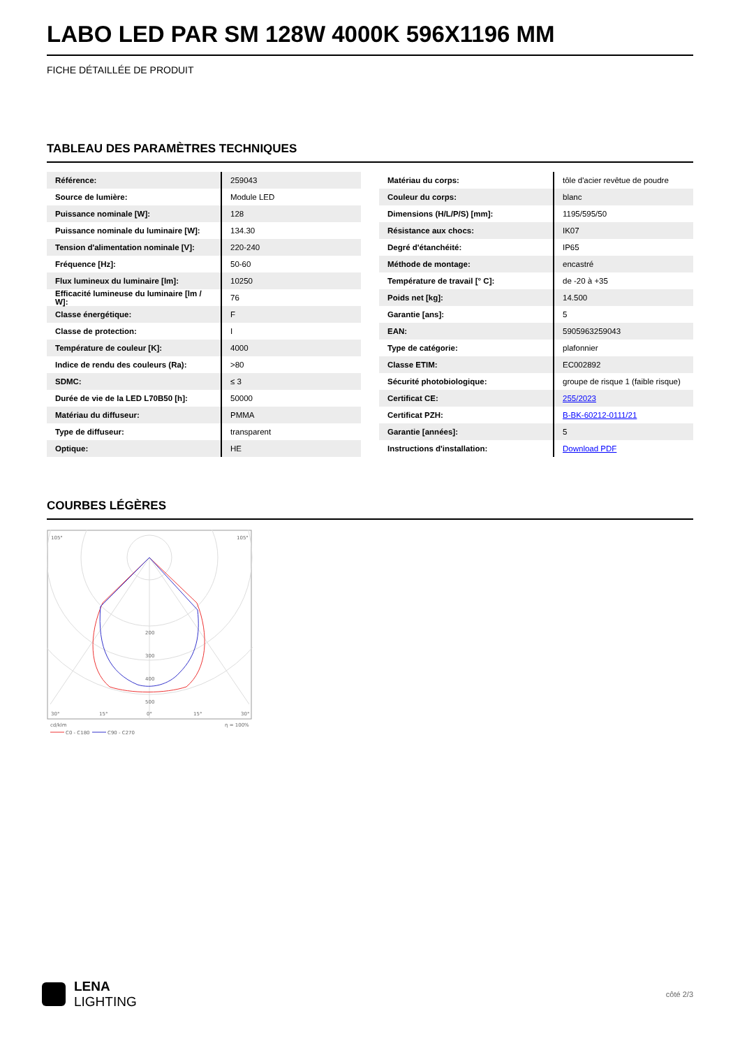LABO LED PAR SM 128W 4000K 596X1196 MM
FICHE DÉTAILLÉE DE PRODUIT
TABLEAU DES PARAMÈTRES TECHNIQUES
| Référence: | 259043 |
| Source de lumière: | Module LED |
| Puissance nominale [W]: | 128 |
| Puissance nominale du luminaire [W]: | 134.30 |
| Tension d'alimentation nominale [V]: | 220-240 |
| Fréquence [Hz]: | 50-60 |
| Flux lumineux du luminaire [lm]: | 10250 |
| Efficacité lumineuse du luminaire [lm / W]: | 76 |
| Classe énergétique: | F |
| Classe de protection: | I |
| Température de couleur [K]: | 4000 |
| Indice de rendu des couleurs (Ra): | >80 |
| SDMC: | ≤ 3 |
| Durée de vie de la LED L70B50 [h]: | 50000 |
| Matériau du diffuseur: | PMMA |
| Type de diffuseur: | transparent |
| Optique: | HE |
| Matériau du corps: | tôle d'acier revêtue de poudre |
| Couleur du corps: | blanc |
| Dimensions (H/L/P/S) [mm]: | 1195/595/50 |
| Résistance aux chocs: | IK07 |
| Degré d'étanchéité: | IP65 |
| Méthode de montage: | encastré |
| Température de travail [° C]: | de -20 à +35 |
| Poids net [kg]: | 14.500 |
| Garantie [ans]: | 5 |
| EAN: | 5905963259043 |
| Type de catégorie: | plafonnier |
| Classe ETIM: | EC002892 |
| Sécurité photobiologique: | groupe de risque 1 (faible risque) |
| Certificat CE: | 255/2023 |
| Certificat PZH: | B-BK-60212-0111/21 |
| Garantie [années]: | 5 |
| Instructions d'installation: | Download PDF |
COURBES LÉGÈRES
105°
105°
200
300
400
500
30°
15°
0°
15°
30°
cd/klm
η = 100%
C0 - C180
C90 - C270
LENA
LIGHTING
côté 2/3